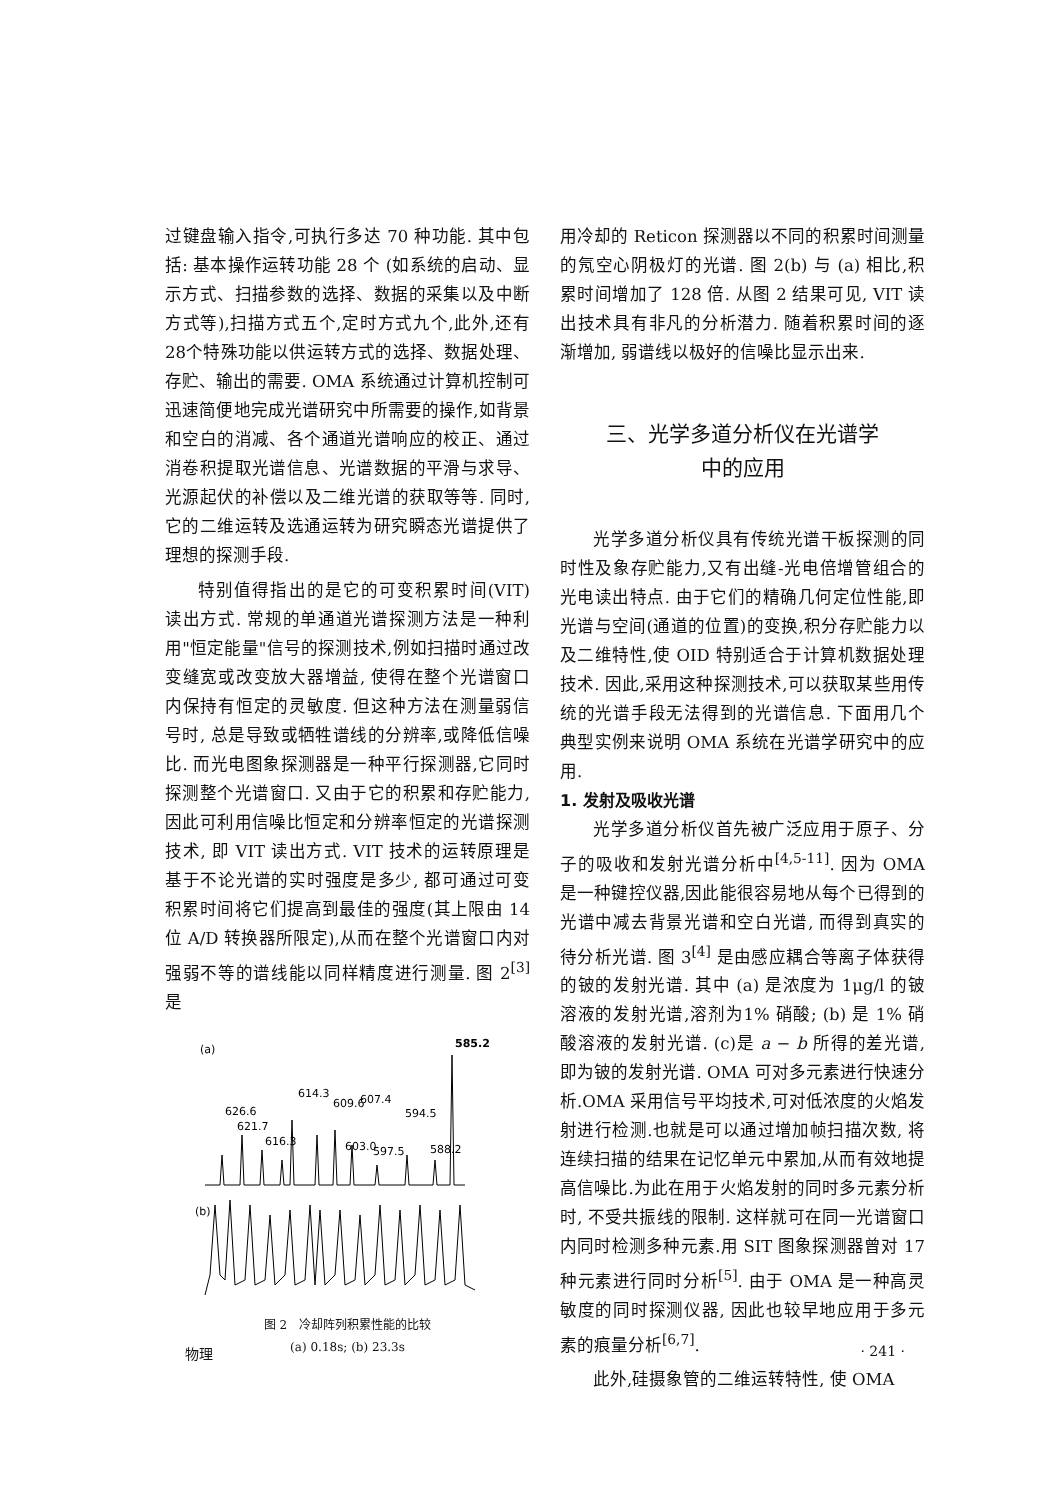过键盘输入指令,可执行多达 70 种功能. 其中包括: 基本操作运转功能 28 个 (如系统的启动、显示方式、扫描参数的选择、数据的采集以及中断方式等),扫描方式五个,定时方式九个,此外,还有28个特殊功能以供运转方式的选择、数据处理、存贮、输出的需要. OMA 系统通过计算机控制可迅速简便地完成光谱研究中所需要的操作,如背景和空白的消减、各个通道光谱响应的校正、通过消卷积提取光谱信息、光谱数据的平滑与求导、光源起伏的补偿以及二维光谱的获取等等. 同时, 它的二维运转及选通运转为研究瞬态光谱提供了理想的探测手段.
特别值得指出的是它的可变积累时间(VIT) 读出方式. 常规的单通道光谱探测方法是一种利用"恒定能量"信号的探测技术,例如扫描时通过改变缝宽或改变放大器增益, 使得在整个光谱窗口内保持有恒定的灵敏度. 但这种方法在测量弱信号时, 总是导致或牺牲谱线的分辨率,或降低信噪比. 而光电图象探测器是一种平行探测器,它同时探测整个光谱窗口. 又由于它的积累和存贮能力, 因此可利用信噪比恒定和分辨率恒定的光谱探测技术, 即 VIT 读出方式. VIT 技术的运转原理是基于不论光谱的实时强度是多少, 都可通过可变积累时间将它们提高到最佳的强度(其上限由 14 位 A/D 转换器所限定),从而在整个光谱窗口内对强弱不等的谱线能以同样精度进行测量. 图 2<sup>[3]</sup> 是
(a)
585.2
626.6
614.3
609.6
607.4
594.5
621.7
616.3
603.0
597.5
588.2
(b)
图 2　冷却阵列积累性能的比较
(a) 0.18s; (b) 23.3s
用冷却的 Reticon 探测器以不同的积累时间测量的氖空心阴极灯的光谱. 图 2(b) 与 (a) 相比,积累时间增加了 128 倍. 从图 2 结果可见, VIT 读出技术具有非凡的分析潜力. 随着积累时间的逐渐增加, 弱谱线以极好的信噪比显示出来.
三、光学多道分析仪在光谱学
中的应用
光学多道分析仪具有传统光谱干板探测的同时性及象存贮能力,又有出缝-光电倍增管组合的光电读出特点. 由于它们的精确几何定位性能,即光谱与空间(通道的位置)的变换,积分存贮能力以及二维特性,使 OID 特别适合于计算机数据处理技术. 因此,采用这种探测技术,可以获取某些用传统的光谱手段无法得到的光谱信息. 下面用几个典型实例来说明 OMA 系统在光谱学研究中的应用.
1. 发射及吸收光谱
光学多道分析仪首先被广泛应用于原子、分子的吸收和发射光谱分析中<sup>[4,5-11]</sup>. 因为 OMA 是一种键控仪器,因此能很容易地从每个已得到的光谱中减去背景光谱和空白光谱, 而得到真实的待分析光谱. 图 3<sup>[4]</sup> 是由感应耦合等离子体获得的铍的发射光谱. 其中 (a) 是浓度为 1μg/l 的铍溶液的发射光谱,溶剂为1% 硝酸; (b) 是 1% 硝酸溶液的发射光谱. (c)是 a − b 所得的差光谱,即为铍的发射光谱. OMA 可对多元素进行快速分析.OMA 采用信号平均技术,可对低浓度的火焰发射进行检测.也就是可以通过增加帧扫描次数, 将连续扫描的结果在记忆单元中累加,从而有效地提高信噪比.为此在用于火焰发射的同时多元素分析时, 不受共振线的限制. 这样就可在同一光谱窗口内同时检测多种元素.用 SIT 图象探测器曾对 17 种元素进行同时分析<sup>[5]</sup>. 由于 OMA 是一种高灵敏度的同时探测仪器, 因此也较早地应用于多元素的痕量分析<sup>[6,7]</sup>.
此外,硅摄象管的二维运转特性, 使 OMA
物理 · 241 ·